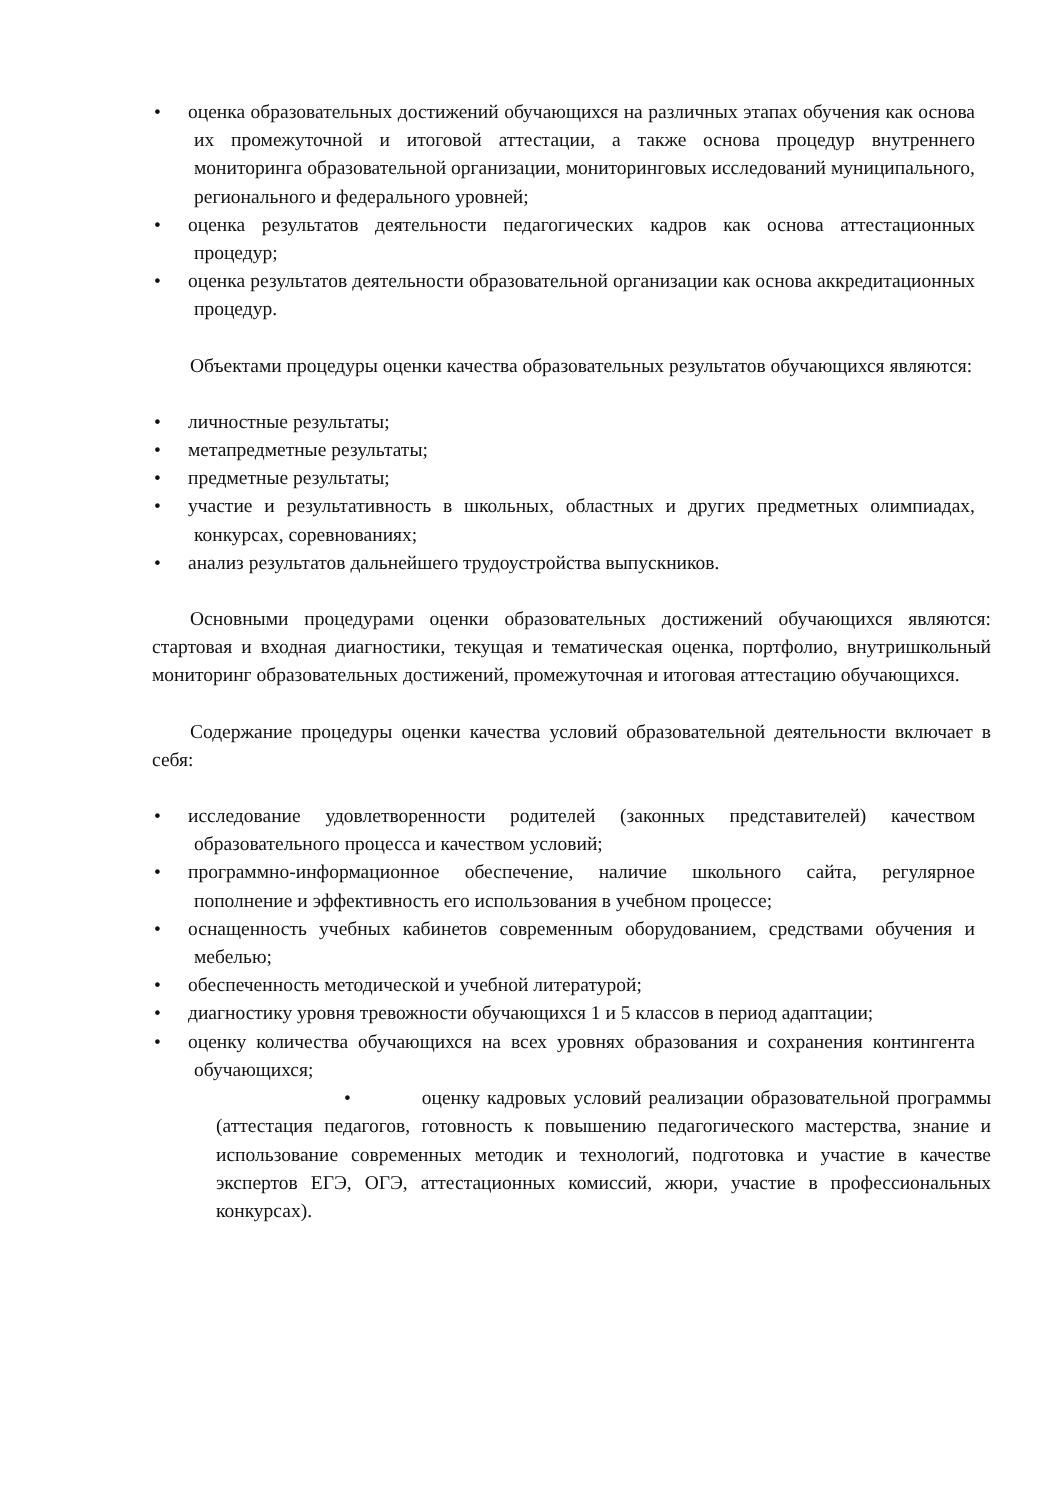• оценка образовательных достижений обучающихся на различных этапах обучения как основа их промежуточной и итоговой аттестации, а также основа процедур внутреннего мониторинга образовательной организации, мониторинговых исследований муниципального, регионального и федерального уровней;
• оценка результатов деятельности педагогических кадров как основа аттестационных процедур;
• оценка результатов деятельности образовательной организации как основа аккредитационных процедур.
Объектами процедуры оценки качества образовательных результатов обучающихся являются:
• личностные результаты;
• метапредметные результаты;
• предметные результаты;
• участие и результативность в школьных, областных и других предметных олимпиадах, конкурсах, соревнованиях;
• анализ результатов дальнейшего трудоустройства выпускников.
Основными процедурами оценки образовательных достижений обучающихся являются: стартовая и входная диагностики, текущая и тематическая оценка, портфолио, внутришкольный мониторинг образовательных достижений, промежуточная и итоговая аттестацию обучающихся.
Содержание процедуры оценки качества условий образовательной деятельности включает в себя:
• исследование удовлетворенности родителей (законных представителей) качеством образовательного процесса и качеством условий;
• программно-информационное обеспечение, наличие школьного сайта, регулярное пополнение и эффективность его использования в учебном процессе;
• оснащенность учебных кабинетов современным оборудованием, средствами обучения и мебелью;
• обеспеченность методической и учебной литературой;
• диагностику уровня тревожности обучающихся 1 и 5 классов в период адаптации;
• оценку количества обучающихся на всех уровнях образования и сохранения контингента обучающихся;
• оценку кадровых условий реализации образовательной программы (аттестация педагогов, готовность к повышению педагогического мастерства, знание и использование современных методик и технологий, подготовка и участие в качестве экспертов ЕГЭ, ОГЭ, аттестационных комиссий, жюри, участие в профессиональных конкурсах).